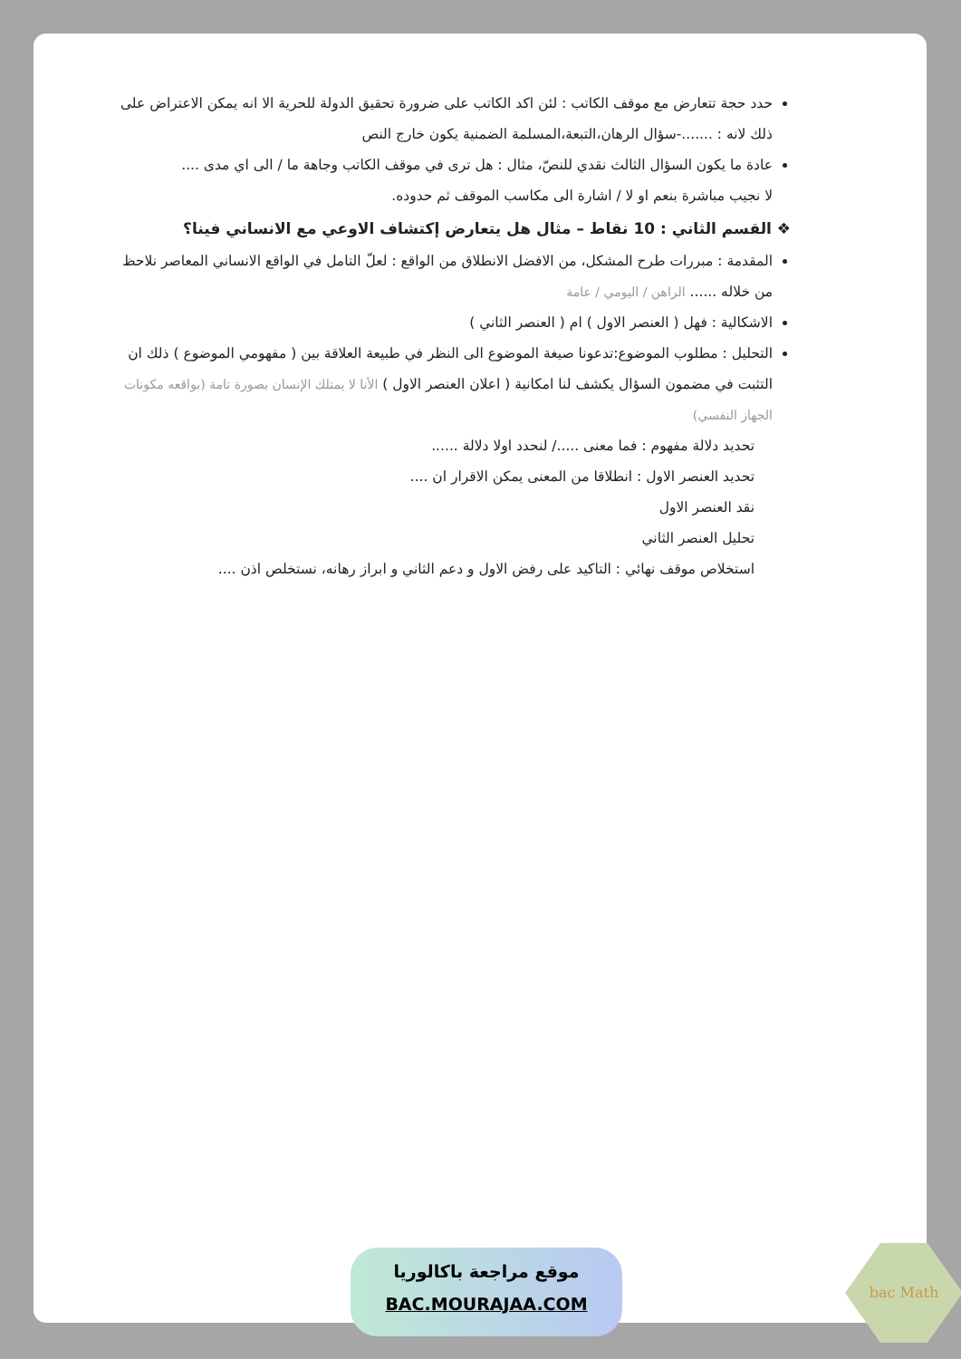حدد حجة تتعارض مع موقف الكاتب : لئن اكد الكاتب على ضرورة تحقيق الدولة للحرية الا انه يمكن الاعتراض على ذلك لانه : .......-سؤال الرهان،التبعة،المسلمة الضمنية يكون خارج النص
عادة ما يكون السؤال الثالث نقدي للنصّ، مثال : هل ترى في موقف الكاتب وجاهة ما / الى اي مدى ....
لا نجيب مباشرة بنعم او لا / اشارة الى مكاسب الموقف ثم حدوده.
❖ القسم الثاني : 10 نقاط – مثال هل يتعارض إكتشاف الاوعي مع الانساني فينا؟
المقدمة : مبررات طرح المشكل، من الافضل الانطلاق من الواقع : لعلّ التامل في الواقع الانساني المعاصر نلاحظ من خلاله ...... الراهن / اليومي / عامة
الاشكالية : فهل ( العنصر الاول ) ام ( العنصر الثاني )
التحليل : مطلوب الموضوع:تدعونا صيغة الموضوع الى النظر في طبيعة العلاقة بين ( مفهومي الموضوع ) ذلك ان التثبت في مضمون السؤال يكشف لنا امكانية ( اعلان العنصر الاول ) الأنا لا يمتلك الإنسان بصورة تامة (بواقعه مكونات الجهاز النفسي)
تحديد دلالة مفهوم : فما معنى ...../ لنحدد اولا دلالة ......
تحديد العنصر الاول : انطلاقا من المعنى يمكن الاقرار ان ....
نقد العنصر الاول
تحليل العنصر الثاني
استخلاص موقف نهائي : التاكيد على رفض الاول و دعم الثاني و ابراز رهانه، نستخلص اذن ....
موقع مراجعة باكالوريا
BAC.MOURAJAA.COM
bac Math